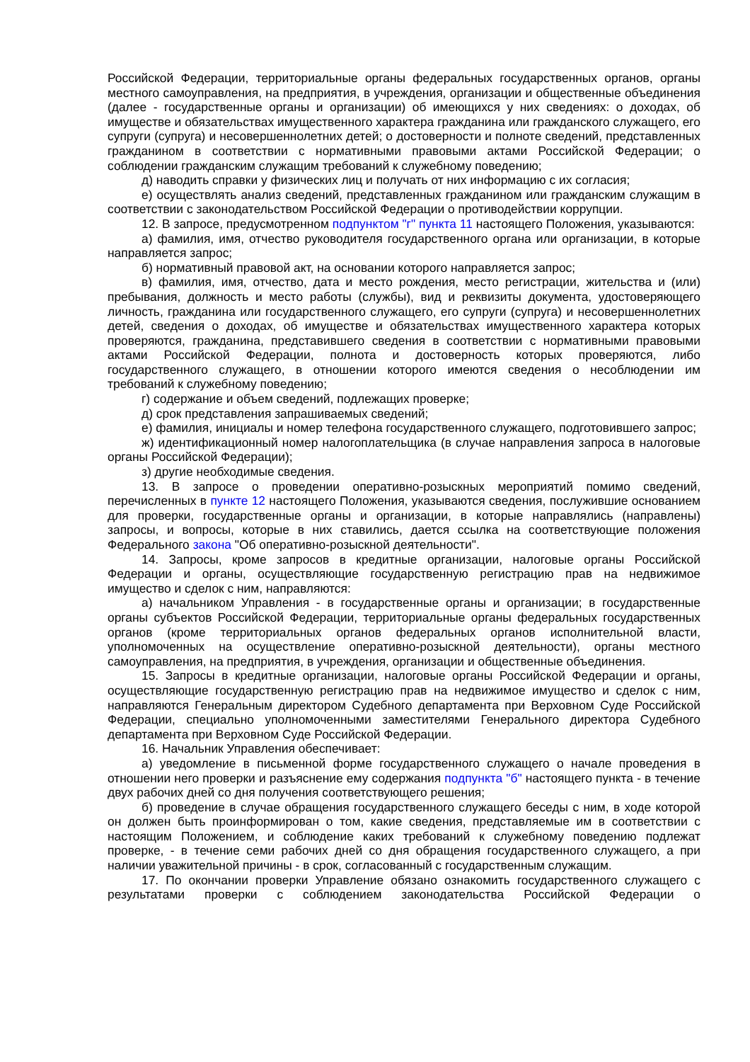Российской Федерации, территориальные органы федеральных государственных органов, органы местного самоуправления, на предприятия, в учреждения, организации и общественные объединения (далее - государственные органы и организации) об имеющихся у них сведениях: о доходах, об имуществе и обязательствах имущественного характера гражданина или гражданского служащего, его супруги (супруга) и несовершеннолетних детей; о достоверности и полноте сведений, представленных гражданином в соответствии с нормативными правовыми актами Российской Федерации; о соблюдении гражданским служащим требований к служебному поведению;
д) наводить справки у физических лиц и получать от них информацию с их согласия;
е) осуществлять анализ сведений, представленных гражданином или гражданским служащим в соответствии с законодательством Российской Федерации о противодействии коррупции.
12. В запросе, предусмотренном подпунктом "г" пункта 11 настоящего Положения, указываются:
а) фамилия, имя, отчество руководителя государственного органа или организации, в которые направляется запрос;
б) нормативный правовой акт, на основании которого направляется запрос;
в) фамилия, имя, отчество, дата и место рождения, место регистрации, жительства и (или) пребывания, должность и место работы (службы), вид и реквизиты документа, удостоверяющего личность, гражданина или государственного служащего, его супруги (супруга) и несовершеннолетних детей, сведения о доходах, об имуществе и обязательствах имущественного характера которых проверяются, гражданина, представившего сведения в соответствии с нормативными правовыми актами Российской Федерации, полнота и достоверность которых проверяются, либо государственного служащего, в отношении которого имеются сведения о несоблюдении им требований к служебному поведению;
г) содержание и объем сведений, подлежащих проверке;
д) срок представления запрашиваемых сведений;
е) фамилия, инициалы и номер телефона государственного служащего, подготовившего запрос;
ж) идентификационный номер налогоплательщика (в случае направления запроса в налоговые органы Российской Федерации);
з) другие необходимые сведения.
13. В запросе о проведении оперативно-розыскных мероприятий помимо сведений, перечисленных в пункте 12 настоящего Положения, указываются сведения, послужившие основанием для проверки, государственные органы и организации, в которые направлялись (направлены) запросы, и вопросы, которые в них ставились, дается ссылка на соответствующие положения Федерального закона "Об оперативно-розыскной деятельности".
14. Запросы, кроме запросов в кредитные организации, налоговые органы Российской Федерации и органы, осуществляющие государственную регистрацию прав на недвижимое имущество и сделок с ним, направляются:
а) начальником Управления - в государственные органы и организации; в государственные органы субъектов Российской Федерации, территориальные органы федеральных государственных органов (кроме территориальных органов федеральных органов исполнительной власти, уполномоченных на осуществление оперативно-розыскной деятельности), органы местного самоуправления, на предприятия, в учреждения, организации и общественные объединения.
15. Запросы в кредитные организации, налоговые органы Российской Федерации и органы, осуществляющие государственную регистрацию прав на недвижимое имущество и сделок с ним, направляются Генеральным директором Судебного департамента при Верховном Суде Российской Федерации, специально уполномоченными заместителями Генерального директора Судебного департамента при Верховном Суде Российской Федерации.
16. Начальник Управления обеспечивает:
а) уведомление в письменной форме государственного служащего о начале проведения в отношении него проверки и разъяснение ему содержания подпункта "б" настоящего пункта - в течение двух рабочих дней со дня получения соответствующего решения;
б) проведение в случае обращения государственного служащего беседы с ним, в ходе которой он должен быть проинформирован о том, какие сведения, представляемые им в соответствии с настоящим Положением, и соблюдение каких требований к служебному поведению подлежат проверке, - в течение семи рабочих дней со дня обращения государственного служащего, а при наличии уважительной причины - в срок, согласованный с государственным служащим.
17. По окончании проверки Управление обязано ознакомить государственного служащего с результатами проверки с соблюдением законодательства Российской Федерации о